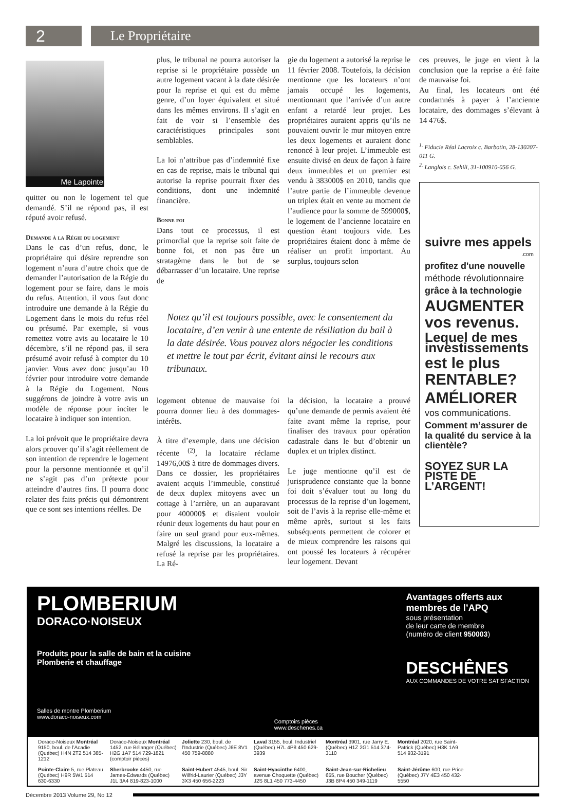2
Le Propriétaire
Me Lapointe
quitter ou non le logement tel que demandé. S’il ne répond pas, il est réputé avoir refusé.
Demande à la Régie du logement
Dans le cas d’un refus, donc, le propriétaire qui désire reprendre son logement n’aura d’autre choix que de demander l’autorisation de la Régie du logement pour se faire, dans le mois du refus. Attention, il vous faut donc introduire une demande à la Régie du Logement dans le mois du refus réel ou présumé. Par exemple, si vous remettez votre avis au locataire le 10 décembre, s’il ne répond pas, il sera présumé avoir refusé à compter du 10 janvier. Vous avez donc jusqu’au 10 février pour introduire votre demande à la Régie du Logement. Nous suggérons de joindre à votre avis un modèle de réponse pour inciter le locataire à indiquer son intention.
La loi prévoit que le propriétaire devra alors prouver qu’il s’agit réellement de son intention de reprendre le logement pour la personne mentionnée et qu’il ne s’agit pas d’un prétexte pour atteindre d’autres fins. Il pourra donc relater des faits précis qui démontrent que ce sont ses intentions réelles. De
plus, le tribunal ne pourra autoriser la reprise si le propriétaire possède un autre logement vacant à la date désirée pour la reprise et qui est du même genre, d’un loyer équivalent et situé dans les mêmes environs. Il s’agit en fait de voir si l’ensemble des caractéristiques principales sont semblables.
La loi n’attribue pas d’indemnité fixe en cas de reprise, mais le tribunal qui autorise la reprise pourrait fixer des conditions, dont une indemnité financière.
Bonne foi
Dans tout ce processus, il est primordial que la reprise soit faite de bonne foi, et non pas être un stratagème dans le but de se débarrasser d’un locataire. Une reprise de
gie du logement a autorisé la reprise le 11 février 2008. Toutefois, la décision mentionne que les locateurs n’ont jamais occupé les logements, mentionnant que l’arrivée d’un autre enfant a retardé leur projet. Les propriétaires auraient appris qu’ils ne pouvaient ouvrir le mur mitoyen entre les deux logements et auraient donc renoncé à leur projet. L’immeuble est ensuite divisé en deux de façon à faire deux immeubles et un premier est vendu à 383000$ en 2010, tandis que l’autre partie de l’immeuble devenue un triplex était en vente au moment de l’audience pour la somme de 599000$, le logement de l’ancienne locataire en question étant toujours vide. Les propriétaires étaient donc à même de réaliser un profit important. Au surplus, toujours selon
Notez qu’il est toujours possible, avec le consentement du locataire, d’en venir à une entente de résiliation du bail à la date désirée. Vous pouvez alors négocier les conditions et mettre le tout par écrit, évitant ainsi le recours aux tribunaux.
logement obtenue de mauvaise foi pourra donner lieu à des dommages-intérêts.
À titre d’exemple, dans une décision récente <sup>(2)</sup>, la locataire réclame 14976,00$ à titre de dommages divers. Dans ce dossier, les propriétaires avaient acquis l’immeuble, constitué de deux duplex mitoyens avec un cottage à l’arrière, un an auparavant pour 400000$ et disaient vouloir réunir deux logements du haut pour en faire un seul grand pour eux-mêmes. Malgré les discussions, la locataire a refusé la reprise par les propriétaires. La Ré-
la décision, la locataire a prouvé qu’une demande de permis avaient été faite avant même la reprise, pour finaliser des travaux pour opération cadastrale dans le but d’obtenir un duplex et un triplex distinct.
Le juge mentionne qu’il est de jurisprudence constante que la bonne foi doit s’évaluer tout au long du processus de la reprise d’un logement, soit de l’avis à la reprise elle-même et même après, surtout si les faits subséquents permettent de colorer et de mieux comprendre les raisons qui ont poussé les locateurs à récupérer leur logement. Devant
ces preuves, le juge en vient à la conclusion que la reprise a été faite de mauvaise foi.
Au final, les locateurs ont été condamnés à payer à l’ancienne locataire, des dommages s’élevant à 14 476$.
<sup>1.</sup> Fiducie Réal Lacroix c. Barbotin, 28-130207-011 G.
<sup>2.</sup> Langlois c. Sehili, 31-100910-056 G.
suivre mes appels
.com
profitez d'une nouvelle
méthode révolutionnaire
grâce à la technologie
AUGMENTER vos revenus.
Lequel de mes investissements
est le plus RENTABLE?
AMÉLIORER
vos communications.
Comment m’assurer de la qualité du service à la clientèle?
SOYEZ SUR LA PISTE DE L’ARGENT!
PLOMBERIUM
DORACO·NOISEUX
Produits pour la salle de bain et la cuisine
Plomberie et chauffage
Salles de montre Plomberium
www.doraco-noiseux.com
Comptoirs pièces
www.deschenes.ca
Avantages offerts aux
membres de l’APQ
sous présentation
de leur carte de membre
(numéro de client 950003)
DESCHÊNES
AUX COMMANDES DE VOTRE SATISFACTION
Doraco-Noiseux Montréal 9150, boul. de l’Acadie (Québec) H4N 2T2 514 385-1212
Doraco-Noiseux Montréal 1452, rue Bélanger (Québec) H2G 1A7 514 729-1821 (comptoir pièces)
Joliette 230, boul. de l’Industrie (Québec) J6E 8V1 450 759-8880
Laval 3155, boul. Industriel (Québec) H7L 4P8 450 629-3939
Montréal 3901, rue Jarry E. (Québec) H1Z 2G1 514 374-3110
Montréal 2020, rue Saint-Patrick (Québec) H3K 1A9 514 932-3191
Pointe-Claire 5, rue Plateau (Québec) H9R 5W1 514 630-6330
Sherbrooke 4450, rue James-Edwards (Québec) J1L 3A4 819-823-1000
Saint-Hubert 4545, boul. Sir Wilfrid-Laurier (Québec) J3Y 3X3 450 656-2223
Saint-Hyacinthe 6400, avenue Choquette (Québec) J2S 8L1 450 773-4450
Saint-Jean-sur-Richelieu 655, rue Boucher (Québec) J3B 8P4 450 349-1119
Saint-Jérôme 600, rue Price (Québec) J7Y 4E3 450 432-5550
Décembre 2013 Volume 29, No 12